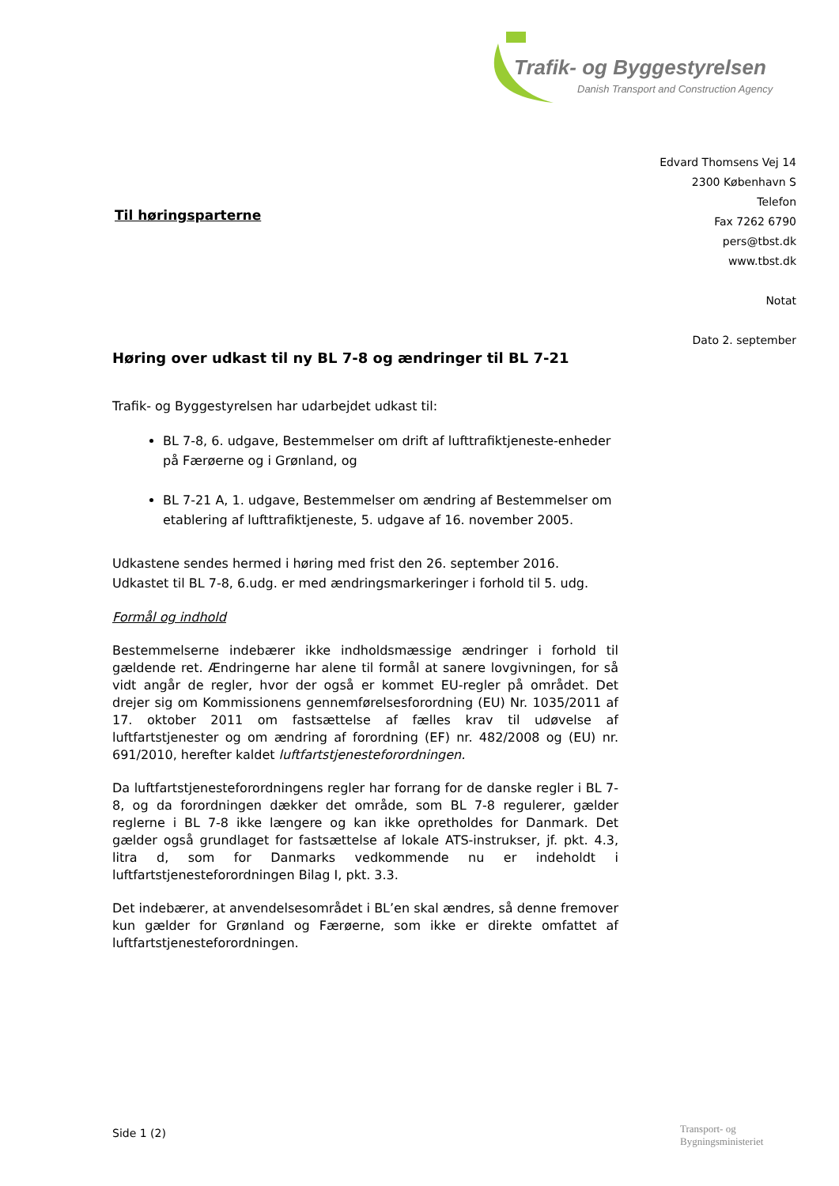Trafik- og Byggestyrelsen
Danish Transport and Construction Agency
Edvard Thomsens Vej 14
2300 København S
Telefon
Fax 7262 6790
pers@tbst.dk
www.tbst.dk
Notat
Dato 2. september
Til høringsparterne
Høring over udkast til ny BL 7-8 og ændringer til BL 7-21
Trafik- og Byggestyrelsen har udarbejdet udkast til:
BL 7-8, 6. udgave, Bestemmelser om drift af lufttrafiktjeneste-enheder på Færøerne og i Grønland, og
BL 7-21 A, 1. udgave, Bestemmelser om ændring af Bestemmelser om etablering af lufttrafiktjeneste, 5. udgave af 16. november 2005.
Udkastene sendes hermed i høring med frist den 26. september 2016. Udkastet til BL 7-8, 6.udg. er med ændringsmarkeringer i forhold til 5. udg.
Formål og indhold
Bestemmelserne indebærer ikke indholdsmæssige ændringer i forhold til gældende ret. Ændringerne har alene til formål at sanere lovgivningen, for så vidt angår de regler, hvor der også er kommet EU-regler på området. Det drejer sig om Kommissionens gennemførelsesforordning (EU) Nr. 1035/2011 af 17. oktober 2011 om fastsættelse af fælles krav til udøvelse af luftfartstjenester og om ændring af forordning (EF) nr. 482/2008 og (EU) nr. 691/2010, herefter kaldet luftfartstjenesteforordningen.
Da luftfartstjenesteforordningens regler har forrang for de danske regler i BL 7-8, og da forordningen dækker det område, som BL 7-8 regulerer, gælder reglerne i BL 7-8 ikke længere og kan ikke opretholdes for Danmark. Det gælder også grundlaget for fastsættelse af lokale ATS-instrukser, jf. pkt. 4.3, litra d, som for Danmarks vedkommende nu er indeholdt i luftfartstjenesteforordningen Bilag I, pkt. 3.3.
Det indebærer, at anvendelsesområdet i BL’en skal ændres, så denne fremover kun gælder for Grønland og Færøerne, som ikke er direkte omfattet af luftfartstjenesteforordningen.
Side 1 (2)
Transport- og
Bygningsministeriet